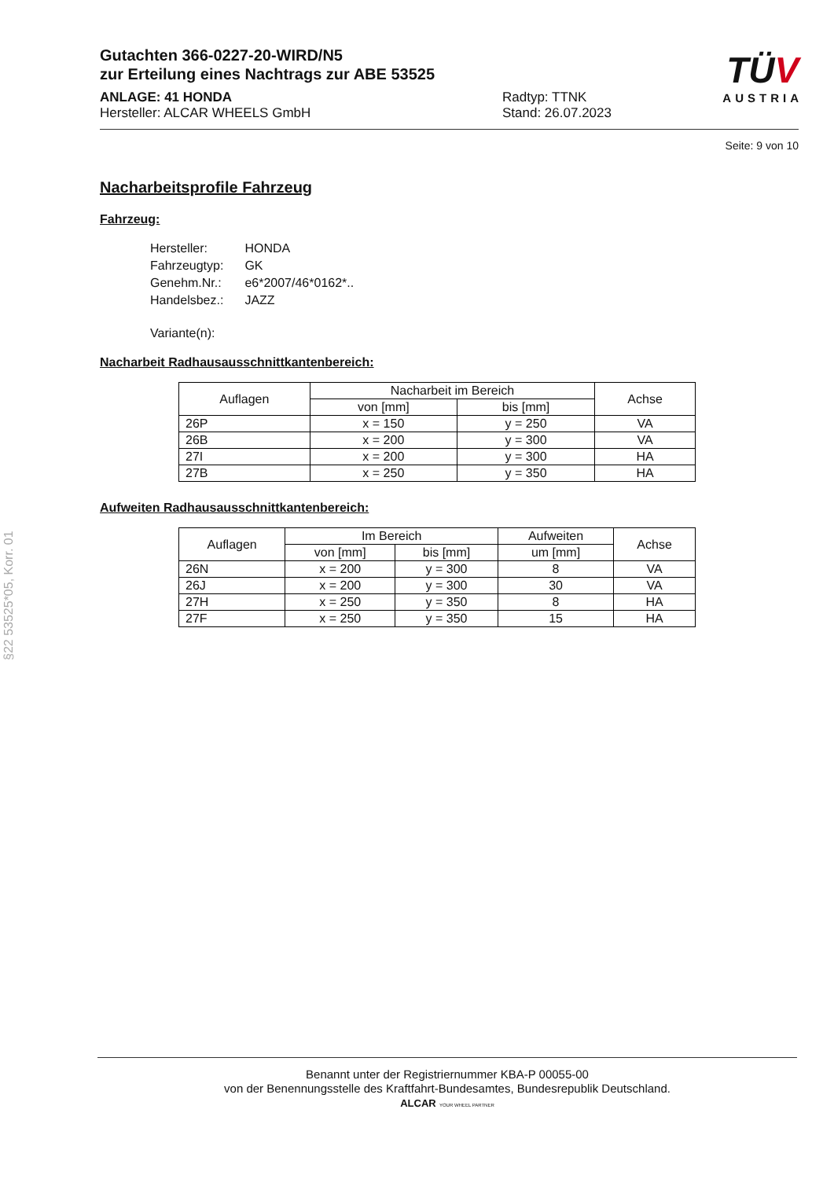Gutachten 366-0227-20-WIRD/N5
zur Erteilung eines Nachtrags zur ABE 53525
ANLAGE: 41 HONDA
Hersteller: ALCAR WHEELS GmbH
Radtyp: TTNK
Stand: 26.07.2023
Seite: 9 von 10
Nacharbeitsprofile Fahrzeug
Fahrzeug:
| Hersteller: | HONDA |
| Fahrzeugtyp: | GK |
| Genehm.Nr.: | e6*2007/46*0162*.. |
| Handelsbez.: | JAZZ |
| Variante(n): | |
Nacharbeit Radhausausschnittkantenbereich:
| Auflagen | Nacharbeit im Bereich | | Achse |
| --- | --- | --- | --- |
| | von [mm] | bis [mm] | |
| 26P | x = 150 | y = 250 | VA |
| 26B | x = 200 | y = 300 | VA |
| 27I | x = 200 | y = 300 | HA |
| 27B | x = 250 | y = 350 | HA |
Aufweiten Radhausausschnittkantenbereich:
| Auflagen | Im Bereich | | Aufweiten | Achse |
| --- | --- | --- | --- | --- |
| | von [mm] | bis [mm] | um [mm] | |
| 26N | x = 200 | y = 300 | 8 | VA |
| 26J | x = 200 | y = 300 | 30 | VA |
| 27H | x = 250 | y = 350 | 8 | HA |
| 27F | x = 250 | y = 350 | 15 | HA |
TÜV
AUSTRIA
§22 53525*05, Korr. 01
Benannt unter der Registriernummer KBA-P 00055-00
von der Benennungsstelle des Kraftfahrt-Bundesamtes, Bundesrepublik Deutschland.
ALCAR YOUR WHEEL PARTNER